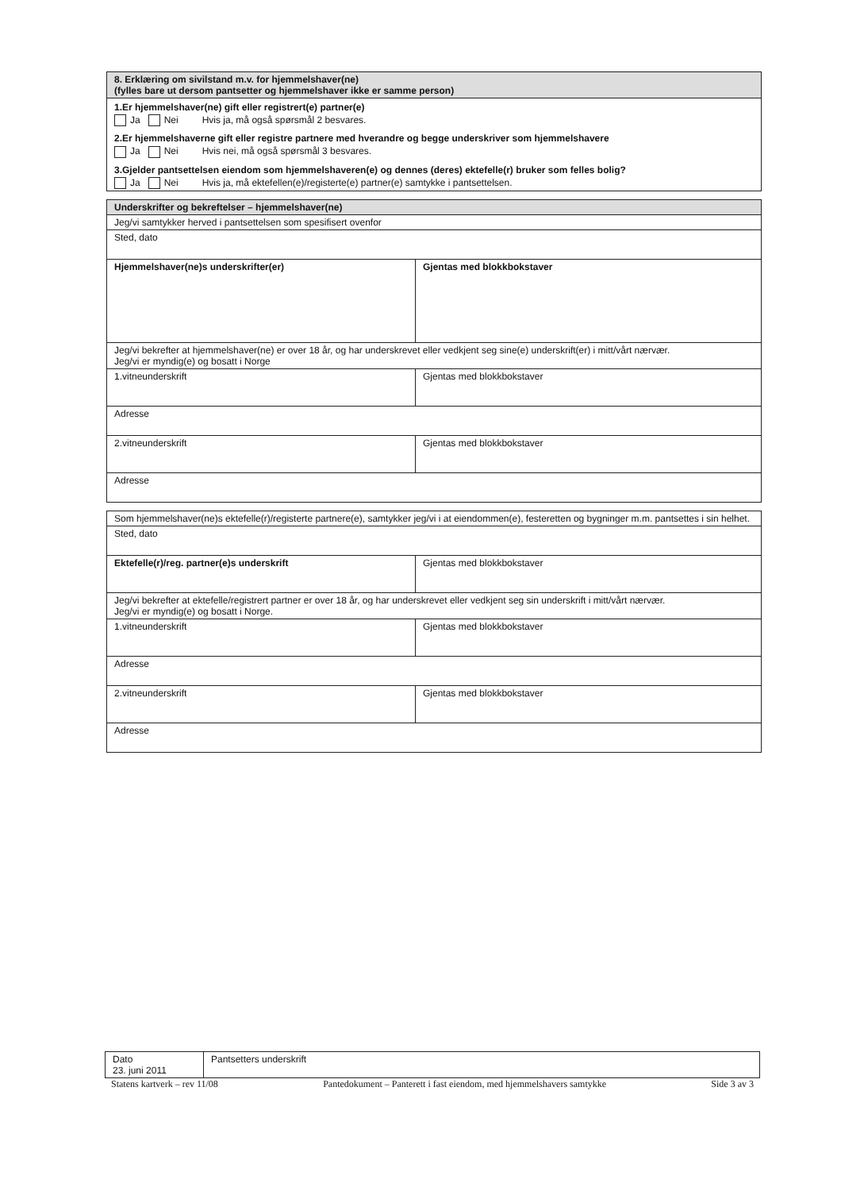| 8. Erklæring om sivilstand m.v. for hjemmelshaver(ne) (fylles bare ut dersom pantsetter og hjemmelshaver ikke er samme person) |
| 1.Er hjemmelshaver(ne) gift eller registrert(e) partner(e) Ja Nei Hvis ja, må også spørsmål 2 besvares. 2.Er hjemmelshaverne gift eller registre partnere med hverandre og begge underskriver som hjemmelshavere Ja Nei Hvis nei, må også spørsmål 3 besvares. 3.Gjelder pantsettelsen eiendom som hjemmelshaveren(e) og dennes (deres) ektefelle(r) bruker som felles bolig? Ja Nei Hvis ja, må ektefellen(e)/registerte(e) partner(e) samtykke i pantsettelsen. |
| Underskrifter og bekreftelser – hjemmelshaver(ne) | |
| Jeg/vi samtykker herved i pantsettelsen som spesifisert ovenfor | |
| Sted, dato | |
| Hjemmelshaver(ne)s underskrifter(er) | Gjentas med blokkbokstaver |
| Jeg/vi bekrefter at hjemmelshaver(ne) er over 18 år, og har underskrevet eller vedkjent seg sine(e) underskrift(er) i mitt/vårt nærvær. Jeg/vi er myndig(e) og bosatt i Norge | |
| 1.vitneunderskrift | Gjentas med blokkbokstaver |
| Adresse | |
| 2.vitneunderskrift | Gjentas med blokkbokstaver |
| Adresse | |
| Som hjemmelshaver(ne)s ektefelle(r)/registerte partnere(e), samtykker jeg/vi i at eiendommen(e), festeretten og bygninger m.m. pantsettes i sin helhet. | |
| Sted, dato | |
| Ektefelle(r)/reg. partner(e)s underskrift | Gjentas med blokkbokstaver |
| Jeg/vi bekrefter at ektefelle/registrert partner er over 18 år, og har underskrevet eller vedkjent seg sin underskrift i mitt/vårt nærvær. Jeg/vi er myndig(e) og bosatt i Norge. | |
| 1.vitneunderskrift | Gjentas med blokkbokstaver |
| Adresse | |
| 2.vitneunderskrift | Gjentas med blokkbokstaver |
| Adresse | |
| Dato 23. juni 2011 | Pantsetters underskrift |
Statens kartverk – rev 11/08 Pantedokument – Panterett i fast eiendom, med hjemmelshavers samtykke Side 3 av 3